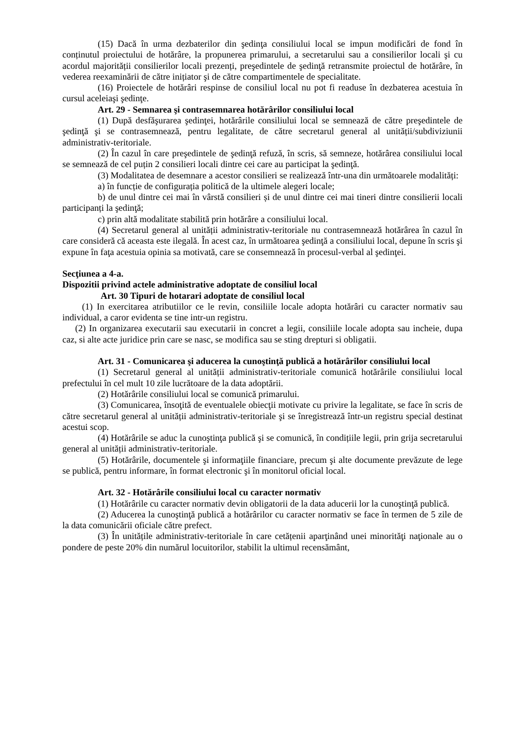(15) Dacă în urma dezbaterilor din şedinţa consiliului local se impun modificări de fond în conținutul proiectului de hotărâre, la propunerea primarului, a secretarului sau a consilierilor locali şi cu acordul majorității consilierilor locali prezenți, preşedintele de şedinţă retransmite proiectul de hotărâre, în vederea reexaminării de către inițiator şi de către compartimentele de specialitate.
(16) Proiectele de hotărâri respinse de consiliul local nu pot fi readuse în dezbaterea acestuia în cursul aceleiaşi şedinţe.
Art. 29 - Semnarea şi contrasemnarea hotărârilor consiliului local
(1) După desfăşurarea şedinţei, hotărârile consiliului local se semnează de către preşedintele de şedinţă şi se contrasemnează, pentru legalitate, de către secretarul general al unității/subdiviziunii administrativ-teritoriale.
(2) În cazul în care preşedintele de şedinţă refuză, în scris, să semneze, hotărârea consiliului local se semnează de cel puțin 2 consilieri locali dintre cei care au participat la şedinţă.
(3) Modalitatea de desemnare a acestor consilieri se realizează într-una din următoarele modalități:
a) în funcție de configurația politică de la ultimele alegeri locale;
b) de unul dintre cei mai în vârstă consilieri și de unul dintre cei mai tineri dintre consilierii locali participanți la şedinţă;
c) prin altă modalitate stabilită prin hotărâre a consiliului local.
(4) Secretarul general al unității administrativ-teritoriale nu contrasemnează hotărârea în cazul în care consideră că aceasta este ilegală. În acest caz, în următoarea şedinţă a consiliului local, depune în scris şi expune în faţa acestuia opinia sa motivată, care se consemnează în procesul-verbal al şedinţei.
Secţiunea a 4-a.
Dispozitii privind actele administrative adoptate de consiliul local
Art. 30 Tipuri de hotarari adoptate de consiliul local
(1) In exercitarea atributiilor ce le revin, consiliile locale adopta hotărâri cu caracter normativ sau individual, a caror evidenta se tine intr-un registru.
(2) In organizarea executarii sau executarii in concret a legii, consiliile locale adopta sau incheie, dupa caz, si alte acte juridice prin care se nasc, se modifica sau se sting drepturi si obligatii.
Art. 31 - Comunicarea şi aducerea la cunoştinţă publică a hotărârilor consiliului local
(1) Secretarul general al unității administrativ-teritoriale comunică hotărârile consiliului local prefectului în cel mult 10 zile lucrătoare de la data adoptării.
(2) Hotărârile consiliului local se comunică primarului.
(3) Comunicarea, însoţită de eventualele obiecţii motivate cu privire la legalitate, se face în scris de către secretarul general al unității administrativ-teritoriale şi se înregistrează într-un registru special destinat acestui scop.
(4) Hotărârile se aduc la cunoştinţa publică şi se comunică, în condițiile legii, prin grija secretarului general al unității administrativ-teritoriale.
(5) Hotărârile, documentele şi informaţiile financiare, precum şi alte documente prevăzute de lege se publică, pentru informare, în format electronic şi în monitorul oficial local.
Art. 32 - Hotărârile consiliului local cu caracter normativ
(1) Hotărârile cu caracter normativ devin obligatorii de la data aducerii lor la cunoştinţă publică.
(2) Aducerea la cunoştinţă publică a hotărârilor cu caracter normativ se face în termen de 5 zile de la data comunicării oficiale către prefect.
(3) În unitățile administrativ-teritoriale în care cetățenii aparţinând unei minorităţi naţionale au o pondere de peste 20% din numărul locuitorilor, stabilit la ultimul recensământ,